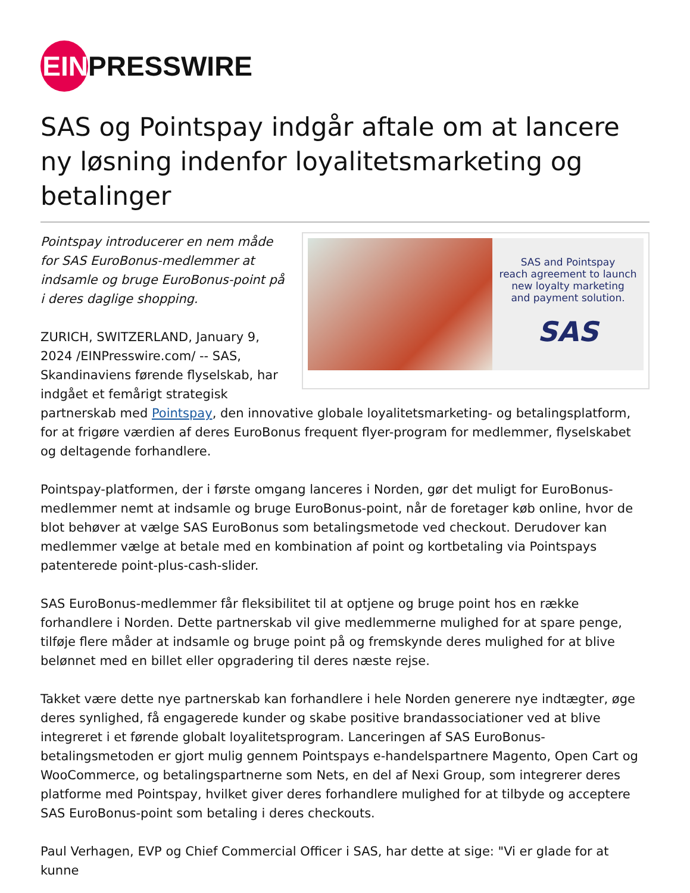EIN
PRESSWIRE
SAS og Pointspay indgår aftale om at lancere ny løsning indenfor loyalitetsmarketing og betalinger
SAS and Pointspay
reach agreement to launch
new loyalty marketing
and payment solution.
SAS
Pointspay introducerer en nem måde for SAS EuroBonus-medlemmer at indsamle og bruge EuroBonus-point på i deres daglige shopping.
ZURICH, SWITZERLAND, January 9, 2024 /EINPresswire.com/ -- SAS, Skandinaviens førende flyselskab, har indgået et femårigt strategisk partnerskab med Pointspay, den innovative globale loyalitetsmarketing- og betalingsplatform, for at frigøre værdien af deres EuroBonus frequent flyer-program for medlemmer, flyselskabet og deltagende forhandlere.
Pointspay-platformen, der i første omgang lanceres i Norden, gør det muligt for EuroBonus-medlemmer nemt at indsamle og bruge EuroBonus-point, når de foretager køb online, hvor de blot behøver at vælge SAS EuroBonus som betalingsmetode ved checkout. Derudover kan medlemmer vælge at betale med en kombination af point og kortbetaling via Pointspays patenterede point-plus-cash-slider.
SAS EuroBonus-medlemmer får fleksibilitet til at optjene og bruge point hos en række forhandlere i Norden. Dette partnerskab vil give medlemmerne mulighed for at spare penge, tilføje flere måder at indsamle og bruge point på og fremskynde deres mulighed for at blive belønnet med en billet eller opgradering til deres næste rejse.
Takket være dette nye partnerskab kan forhandlere i hele Norden generere nye indtægter, øge deres synlighed, få engagerede kunder og skabe positive brandassociationer ved at blive integreret i et førende globalt loyalitetsprogram. Lanceringen af SAS EuroBonus-betalingsmetoden er gjort mulig gennem Pointspays e-handelspartnere Magento, Open Cart og WooCommerce, og betalingspartnerne som Nets, en del af Nexi Group, som integrerer deres platforme med Pointspay, hvilket giver deres forhandlere mulighed for at tilbyde og acceptere SAS EuroBonus-point som betaling i deres checkouts.
Paul Verhagen, EVP og Chief Commercial Officer i SAS, har dette at sige: "Vi er glade for at kunne